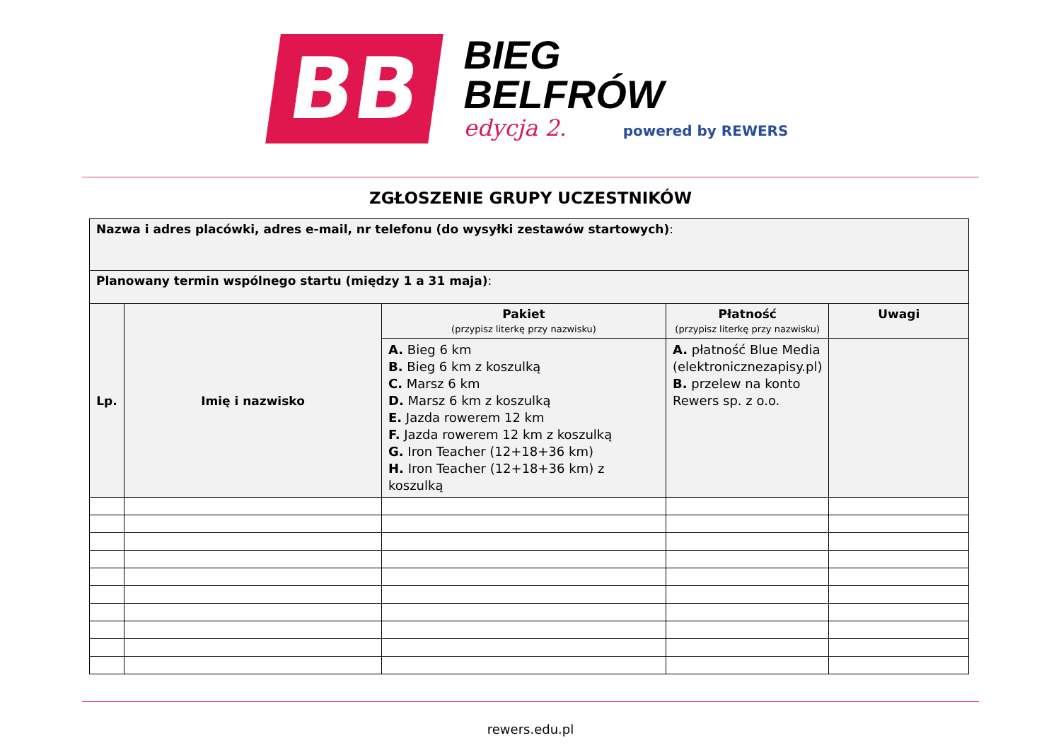BB
BIEG
BELFRÓW
edycja 2. powered by REWERS
ZGŁOSZENIE GRUPY UCZESTNIKÓW
| Nazwa i adres placówki, adres e-mail, nr telefonu (do wysyłki zestawów startowych) : | | | | |
| Planowany termin wspólnego startu (między 1 a 31 maja) : | | | | |
| Lp. | Imię i nazwisko | Pakiet (przypisz literkę przy nazwisku) | Płatność (przypisz literkę przy nazwisku) | Uwagi |
| | | A. Bieg 6 km B. Bieg 6 km z koszulką C. Marsz 6 km D. Marsz 6 km z koszulką E. Jazda rowerem 12 km F. Jazda rowerem 12 km z koszulką G. Iron Teacher (12+18+36 km) H. Iron Teacher (12+18+36 km) z koszulką | A. płatność Blue Media (elektronicznezapisy.pl) B. przelew na konto Rewers sp. z o.o. | |
rewers.edu.pl